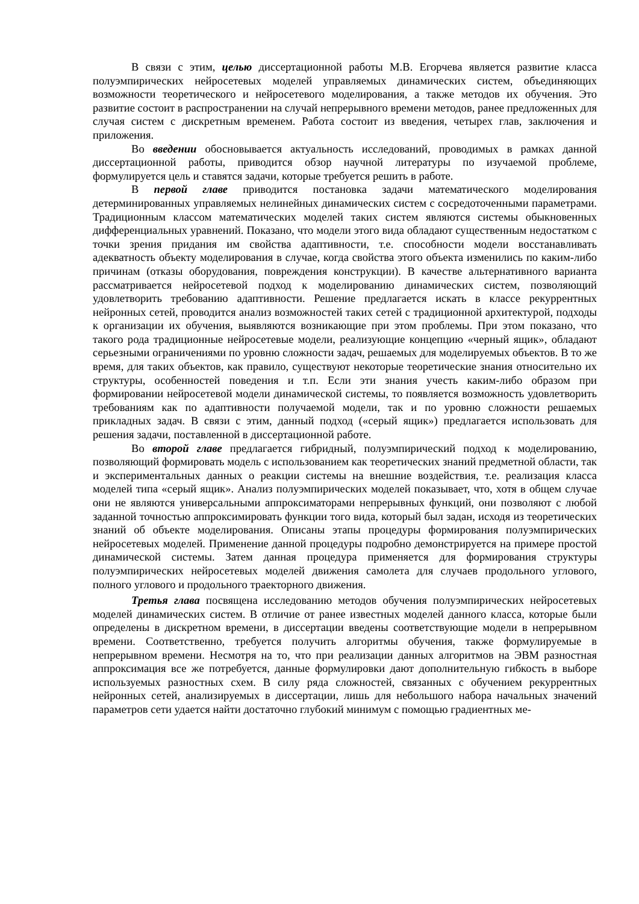В связи с этим, целью диссертационной работы М.В. Егорчева является развитие класса полуэмпирических нейросетевых моделей управляемых динамических систем, объединяющих возможности теоретического и нейросетевого моделирования, а также методов их обучения. Это развитие состоит в распространении на случай непрерывного времени методов, ранее предложенных для случая систем с дискретным временем. Работа состоит из введения, четырех глав, заключения и приложения.
Во введении обосновывается актуальность исследований, проводимых в рамках данной диссертационной работы, приводится обзор научной литературы по изучаемой проблеме, формулируется цель и ставятся задачи, которые требуется решить в работе.
В первой главе приводится постановка задачи математического моделирования детерминированных управляемых нелинейных динамических систем с сосредоточенными параметрами. Традиционным классом математических моделей таких систем являются системы обыкновенных дифференциальных уравнений. Показано, что модели этого вида обладают существенным недостатком с точки зрения придания им свойства адаптивности, т.е. способности модели восстанавливать адекватность объекту моделирования в случае, когда свойства этого объекта изменились по каким-либо причинам (отказы оборудования, повреждения конструкции). В качестве альтернативного варианта рассматривается нейросетевой подход к моделированию динамических систем, позволяющий удовлетворить требованию адаптивности. Решение предлагается искать в классе рекуррентных нейронных сетей, проводится анализ возможностей таких сетей с традиционной архитектурой, подходы к организации их обучения, выявляются возникающие при этом проблемы. При этом показано, что такого рода традиционные нейросетевые модели, реализующие концепцию «черный ящик», обладают серьезными ограничениями по уровню сложности задач, решаемых для моделируемых объектов. В то же время, для таких объектов, как правило, существуют некоторые теоретические знания относительно их структуры, особенностей поведения и т.п. Если эти знания учесть каким-либо образом при формировании нейросетевой модели динамической системы, то появляется возможность удовлетворить требованиям как по адаптивности получаемой модели, так и по уровню сложности решаемых прикладных задач. В связи с этим, данный подход («серый ящик») предлагается использовать для решения задачи, поставленной в диссертационной работе.
Во второй главе предлагается гибридный, полуэмпирический подход к моделированию, позволяющий формировать модель с использованием как теоретических знаний предметной области, так и экспериментальных данных о реакции системы на внешние воздействия, т.е. реализация класса моделей типа «серый ящик». Анализ полуэмпирических моделей показывает, что, хотя в общем случае они не являются универсальными аппроксиматорами непрерывных функций, они позволяют с любой заданной точностью аппроксимировать функции того вида, который был задан, исходя из теоретических знаний об объекте моделирования. Описаны этапы процедуры формирования полуэмпирических нейросетевых моделей. Применение данной процедуры подробно демонстрируется на примере простой динамической системы. Затем данная процедура применяется для формирования структуры полуэмпирических нейросетевых моделей движения самолета для случаев продольного углового, полного углового и продольного траекторного движения.
Третья глава посвящена исследованию методов обучения полуэмпирических нейросетевых моделей динамических систем. В отличие от ранее известных моделей данного класса, которые были определены в дискретном времени, в диссертации введены соответствующие модели в непрерывном времени. Соответственно, требуется получить алгоритмы обучения, также формулируемые в непрерывном времени. Несмотря на то, что при реализации данных алгоритмов на ЭВМ разностная аппроксимация все же потребуется, данные формулировки дают дополнительную гибкость в выборе используемых разностных схем. В силу ряда сложностей, связанных с обучением рекуррентных нейронных сетей, анализируемых в диссертации, лишь для небольшого набора начальных значений параметров сети удается найти достаточно глубокий минимум с помощью градиентных ме-